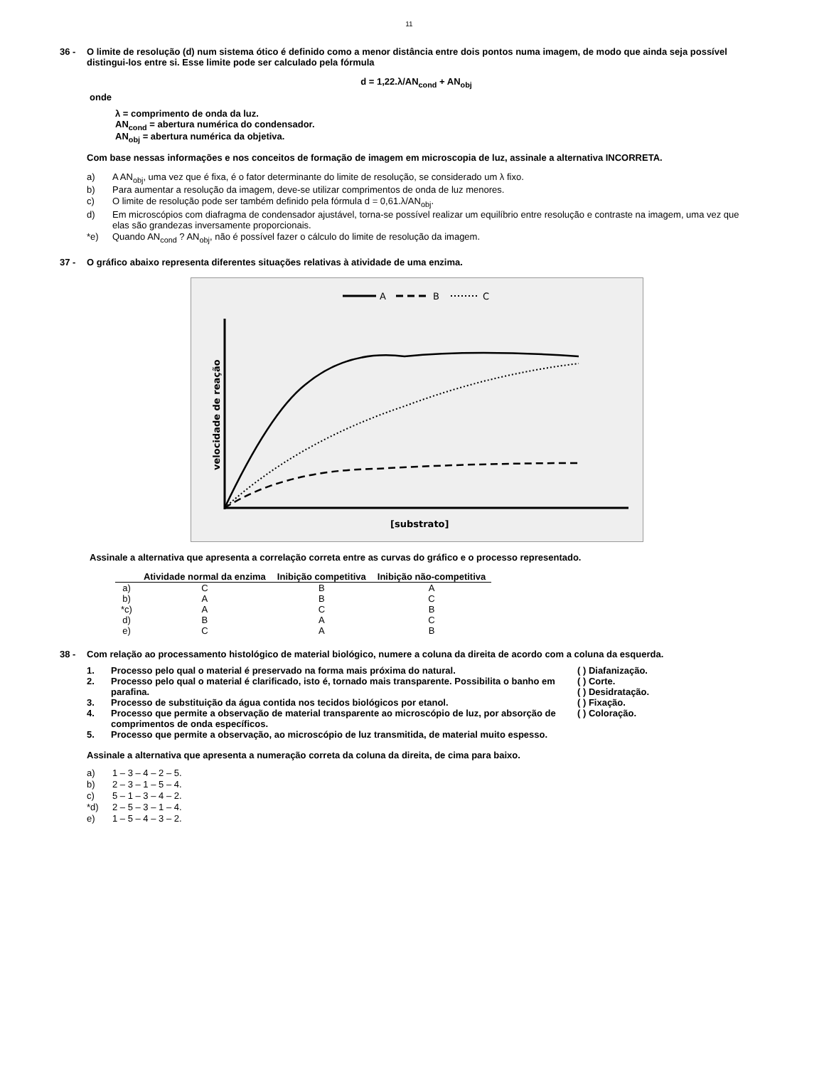11
36 - O limite de resolução (d) num sistema ótico é definido como a menor distância entre dois pontos numa imagem, de modo que ainda seja possível distingui-los entre si. Esse limite pode ser calculado pela fórmula
d = 1,22.λ/AN<sub>cond</sub> + AN<sub>obj</sub>
onde
λ = comprimento de onda da luz.
AN<sub>cond</sub> = abertura numérica do condensador.
AN<sub>obj</sub> = abertura numérica da objetiva.
Com base nessas informações e nos conceitos de formação de imagem em microscopia de luz, assinale a alternativa INCORRETA.
a) A AN<sub>obj</sub>, uma vez que é fixa, é o fator determinante do limite de resolução, se considerado um λ fixo.
b) Para aumentar a resolução da imagem, deve-se utilizar comprimentos de onda de luz menores.
c) O limite de resolução pode ser também definido pela fórmula d = 0,61.λ/AN<sub>obj</sub>.
d) Em microscópios com diafragma de condensador ajustável, torna-se possível realizar um equilíbrio entre resolução e contraste na imagem, uma vez que elas são grandezas inversamente proporcionais.
*e) Quando AN<sub>cond</sub> ? AN<sub>obj</sub>, não é possível fazer o cálculo do limite de resolução da imagem.
37 - O gráfico abaixo representa diferentes situações relativas à atividade de uma enzima.
A
B
C
velocidade de reação
[substrato]
Assinale a alternativa que apresenta a correlação correta entre as curvas do gráfico e o processo representado.
| | Atividade normal da enzima | Inibição competitiva | Inibição não-competitiva |
| --- | --- | --- | --- |
| a) | C | B | A |
| b) | A | B | C |
| *c) | A | C | B |
| d) | B | A | C |
| e) | C | A | B |
38 - Com relação ao processamento histológico de material biológico, numere a coluna da direita de acordo com a coluna da esquerda.
1. Processo pelo qual o material é preservado na forma mais próxima do natural.
2. Processo pelo qual o material é clarificado, isto é, tornado mais transparente. Possibilita o banho em parafina.
3. Processo de substituição da água contida nos tecidos biológicos por etanol.
4. Processo que permite a observação de material transparente ao microscópio de luz, por absorção de comprimentos de onda específicos.
5. Processo que permite a observação, ao microscópio de luz transmitida, de material muito espesso.
( ) Diafanização.
( ) Corte.
( ) Desidratação.
( ) Fixação.
( ) Coloração.
Assinale a alternativa que apresenta a numeração correta da coluna da direita, de cima para baixo.
a) 1 – 3 – 4 – 2 – 5.
b) 2 – 3 – 1 – 5 – 4.
c) 5 – 1 – 3 – 4 – 2.
*d) 2 – 5 – 3 – 1 – 4.
e) 1 – 5 – 4 – 3 – 2.